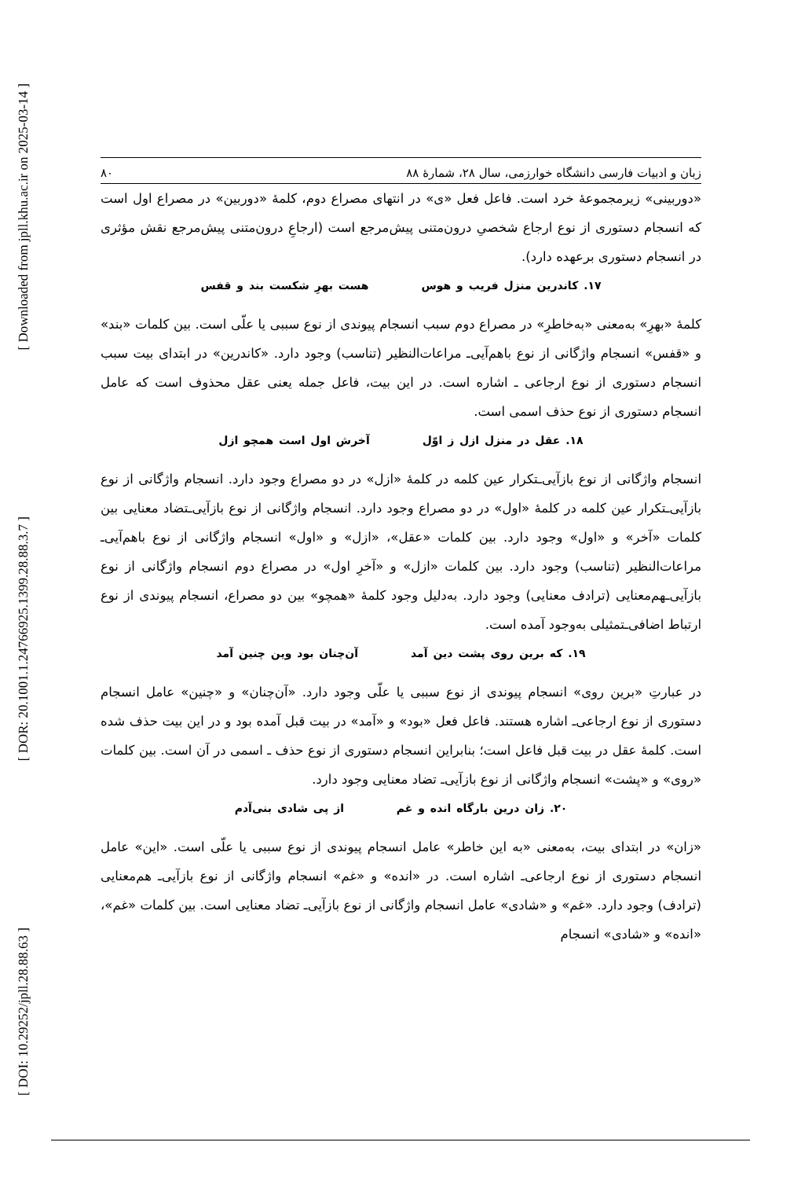[ Downloaded from jpll.khu.ac.ir on 2025-03-14 ]
[ DOR: 20.1001.1.24766925.1399.28.88.3.7 ]
[ DOI: 10.29252/jpll.28.88.63 ]
زبان و ادبیات فارسی دانشگاه خوارزمی، سال ۲۸، شمارهٔ ۸۸ ۸۰
«دوربینی» زیرمجموعهٔ خرد است. فاعل فعل «ی» در انتهای مصراع دوم، کلمهٔ «دوربین» در مصراع اول است که انسجام دستوری از نوع ارجاع شخصیِ درون‌متنی پیش‌مرجع است (ارجاعِ درون‌متنی پیش‌مرجع نقش مؤثری در انسجام دستوری برعهده دارد).
۱۷. کاندرین منزل فریب و هوس هست بهرِ شکست بند و قفس
کلمهٔ «بهرِ» به‌معنی «به‌خاطرِ» در مصراع دوم سبب انسجام پیوندی از نوع سببی یا علّی است. بین کلمات «بند» و «قفس» انسجام واژگانی از نوع باهم‌آیی‌ـ مراعات‌النظیر (تناسب) وجود دارد. «کاندرین» در ابتدای بیت سبب انسجام دستوری از نوع ارجاعی ـ اشاره است. در این بیت، فاعل جمله یعنی عقل محذوف است که عامل انسجام دستوری از نوع حذف اسمی است.
۱۸. عقل در منزل ازل ز اوّل آخرش اول است همچو ازل
انسجام واژگانی از نوع بازآیی‌ـتکرار عین کلمه در کلمهٔ «ازل» در دو مصراع وجود دارد. انسجام واژگانی از نوع بازآیی‌ـتکرار عین کلمه در کلمهٔ «اول» در دو مصراع وجود دارد. انسجام واژگانی از نوع بازآیی‌ـتضاد معنایی بین کلمات «آخر» و «اول» وجود دارد. بین کلمات «عقل»، «ازل» و «اول» انسجام واژگانی از نوع باهم‌آیی‌ـ مراعات‌النظیر (تناسب) وجود دارد. بین کلمات «ازل» و «آخرِ اول» در مصراع دوم انسجام واژگانی از نوع بازآیی‌ـهم‌معنایی (ترادف معنایی) وجود دارد. به‌دلیل وجود کلمهٔ «همچو» بین دو مصراع، انسجام پیوندی از نوع ارتباط اضافی‌ـتمثیلی به‌وجود آمده است.
۱۹. که برین روی پشت دین آمد آن‌چنان بود وین چنین آمد
در عبارتِ «برین روی» انسجام پیوندی از نوع سببی یا علّی وجود دارد. «آن‌چنان» و «چنین» عامل انسجام دستوری از نوع ارجاعی‌ـ اشاره هستند. فاعل فعل «بود» و «آمد» در بیت قبل آمده بود و در این بیت حذف شده است. کلمهٔ عقل در بیت قبل فاعل است؛ بنابراین انسجام دستوری از نوع حذف ـ اسمی در آن است. بین کلمات «روی» و «پشت» انسجام واژگانی از نوع بازآیی‌ـ تضاد معنایی وجود دارد.
۲۰. زان درین بارگاه انده و غم از پی شادی بنی‌آدم
«زان» در ابتدای بیت، به‌معنی «به این خاطر» عامل انسجام پیوندی از نوع سببی یا علّی است. «این» عامل انسجام دستوری از نوع ارجاعی‌ـ اشاره است. در «انده» و «غم» انسجام واژگانی از نوع بازآیی‌ـ هم‌معنایی (ترادف) وجود دارد. «غم» و «شادی» عامل انسجام واژگانی از نوع بازآیی‌ـ تضاد معنایی است. بین کلمات «غم»، «انده» و «شادی» انسجام